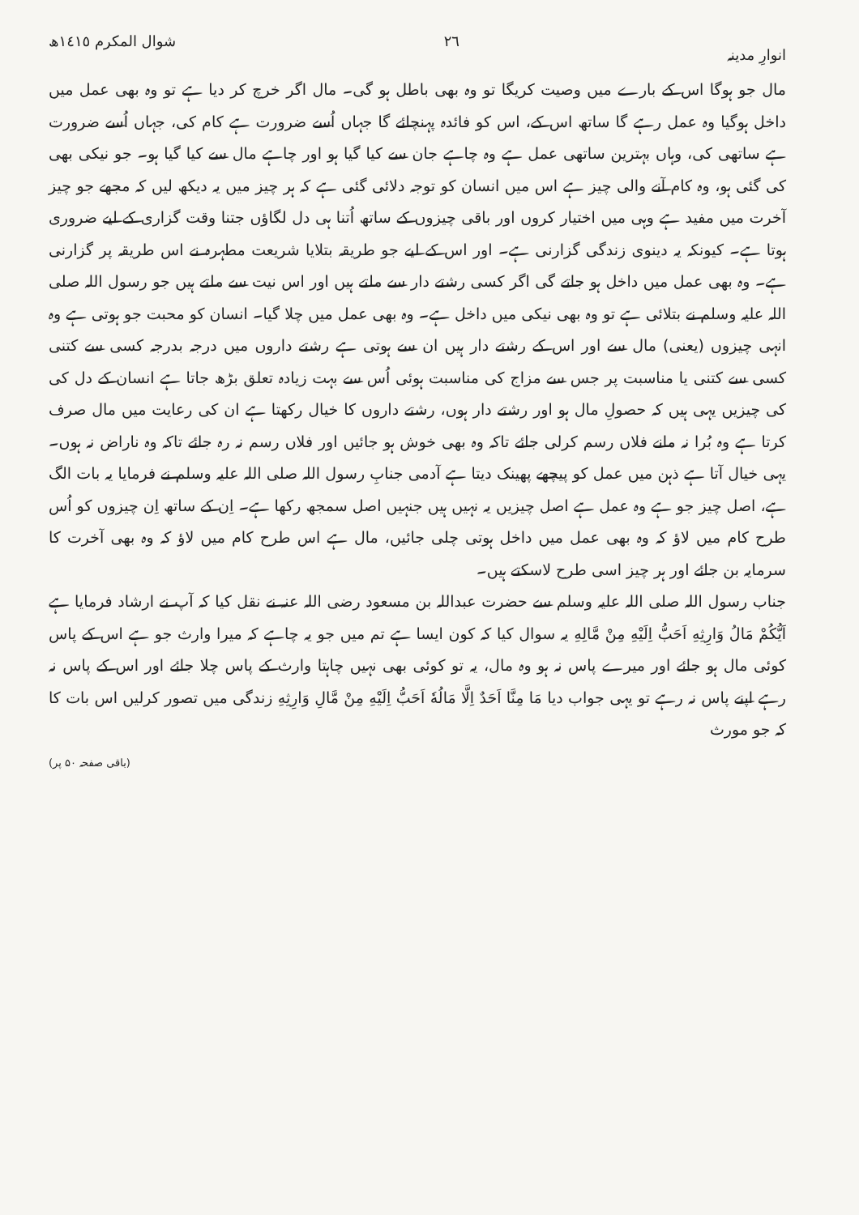انوارِ مدینہ ٢٦ شوال المکرم ١٤١٥ھ
مال جو ہوگا اس کے بارے میں وصیت کریگا تو وہ بھی باطل ہو گی۔ مال اگر خرچ کر دیا ہے تو وہ بھی عمل میں داخل ہوگیا وہ عمل رہے گا ساتھ اس کے، اس کو فائدہ پہنچائے گا جہاں اُسے ضرورت ہے کام کی، جہاں اُسے ضرورت ہے ساتھی کی، وہاں بہترین ساتھی عمل ہے وہ چاہے جان سے کیا گیا ہو اور چاہے مال سے کیا گیا ہو۔ جو نیکی بھی کی گئی ہو، وہ کام آنے والی چیز ہے اس میں انسان کو توجہ دلائی گئی ہے کہ ہر چیز میں یہ دیکھ لیں کہ مجھے جو چیز آخرت میں مفید ہے وہی میں اختیار کروں اور باقی چیزوں کے ساتھ اُتنا ہی دل لگاؤں جتنا وقت گزاری کے لیے ضروری ہوتا ہے۔ کیونکہ یہ دینوی زندگی گزارنی ہے۔ اور اس کے لیے جو طریقہ بتلایا شریعت مطہرہ نے اس طریقہ پر گزارنی ہے۔ وہ بھی عمل میں داخل ہو جاتے گی اگر کسی رشتے دار سے ملتے ہیں اور اس نیت سے ملتے ہیں جو رسول اللہ صلی اللہ علیہ وسلم نے بتلائی ہے تو وہ بھی نیکی میں داخل ہے۔ وہ بھی عمل میں چلا گیا۔ انسان کو محبت جو ہوتی ہے وہ انہی چیزوں (یعنی) مال سے اور اس کے رشتے دار ہیں ان سے ہوتی ہے رشتے داروں میں درجہ بدرجہ کسی سے کتنی کسی سے کتنی یا مناسبت پر جس سے مزاج کی مناسبت ہوئی اُس سے بہت زیادہ تعلق بڑھ جاتا ہے انسان کے دل کی کی چیزیں یہی ہیں کہ حصولِ مال ہو اور رشتے دار ہوں، رشتے داروں کا خیال رکھتا ہے ان کی رعایت میں مال صرف کرتا ہے وہ بُرا نہ مانے فلاں رسم کرلی جائے تاکہ وہ بھی خوش ہو جائیں اور فلاں رسم نہ رہ جائے تاکہ وہ ناراض نہ ہوں۔ یہی خیال آتا ہے ذہن میں عمل کو پیچھے پھینک دیتا ہے آدمی جنابِ رسول اللہ صلی اللہ علیہ وسلم نے فرمایا یہ بات الگ ہے، اصل چیز جو ہے وہ عمل ہے اصل چیزیں یہ نہیں ہیں جنہیں اصل سمجھ رکھا ہے۔ اِن کے ساتھ اِن چیزوں کو اُس طرح کام میں لاؤ کہ وہ بھی عمل میں داخل ہوتی چلی جائیں، مال ہے اس طرح کام میں لاؤ کہ وہ بھی آخرت کا سرمایہ بن جائے اور ہر چیز اسی طرح لاسکتے ہیں۔
جناب رسول اللہ صلی اللہ علیہ وسلم سے حضرت عبداللہ بن مسعود رضی اللہ عنہ نے نقل کیا کہ آپ نے ارشاد فرمایا ہے اَيُّكُمْ مَالُ وَارِثِهِ اَحَبُّ اِلَيْهِ مِنْ مَّالِهِ یہ سوال کیا کہ کون ایسا ہے تم میں جو یہ چاہے کہ میرا وارث جو ہے اس کے پاس کوئی مال ہو جائے اور میرے پاس نہ ہو وہ مال، یہ تو کوئی بھی نہیں چاہتا وارث کے پاس چلا جائے اور اس کے پاس نہ رہے اپنے پاس نہ رہے تو یہی جواب دیا مَا مِنَّا اَحَدٌ اِلَّا مَالُهٗ اَحَبُّ اِلَيْهِ مِنْ مَّالِ وَارِثِهِ زندگی میں تصور کرلیں اس بات کا کہ جو مورث
(باقی صفحہ ۵۰ پر)